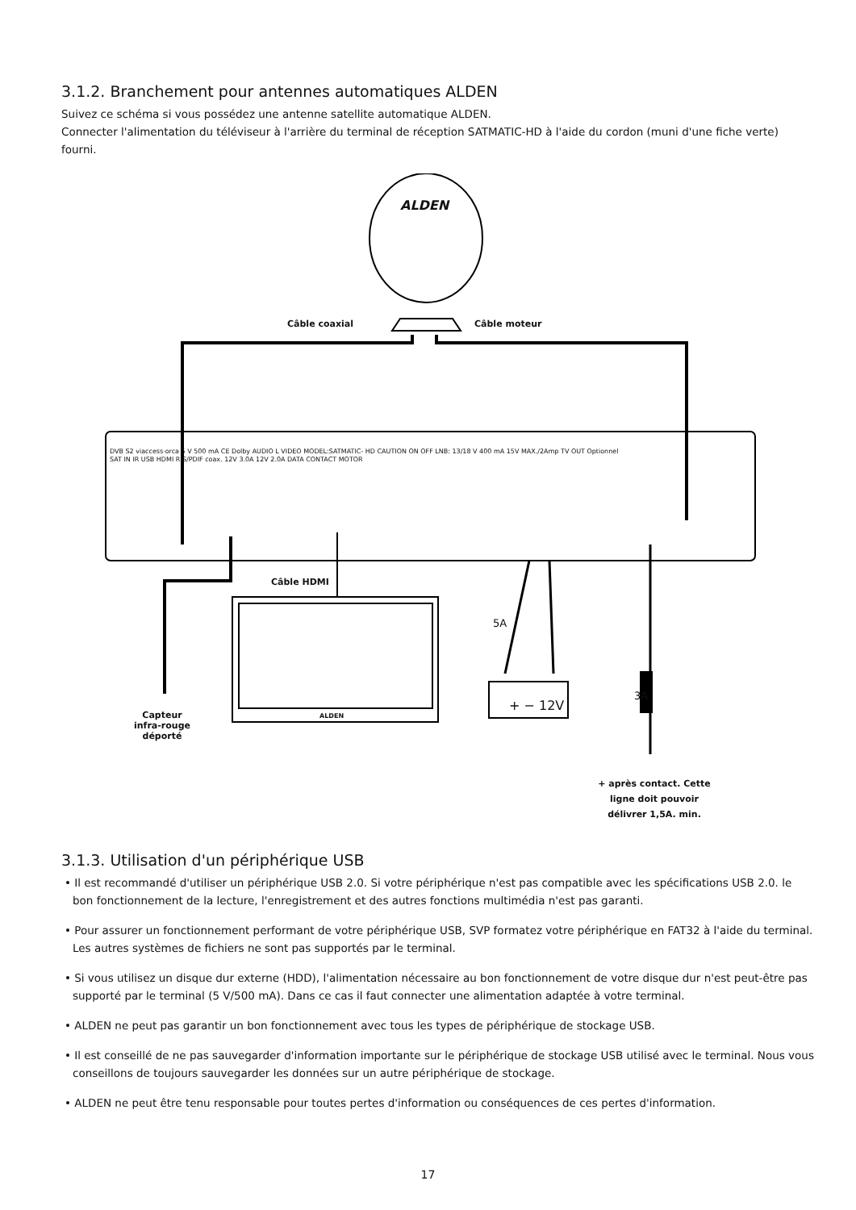3.1.2. Branchement pour antennes automatiques ALDEN
Suivez ce schéma si vous possédez une antenne satellite automatique ALDEN.
Connecter l'alimentation du téléviseur à l'arrière du terminal de réception SATMATIC-HD à l'aide du cordon (muni d'une fiche verte) fourni.
ALDEN
Câble coaxial Câble moteur
DVB S2 viaccess·orca 5 V 500 mA CE Dolby AUDIO L VIDEO MODEL:SATMATIC- HD CAUTION ON OFF LNB: 13/18 V 400 mA 15V MAX./2Amp TV OUT Optionnel
SAT IN IR USB HDMI R S/PDIF coax. 12V 3.0A 12V 2.0A DATA CONTACT MOTOR
Câble HDMI
5A
+ − 12V
3A
ALDEN
Capteur
infra-rouge
déporté
+ après contact. Cette ligne doit pouvoir délivrer 1,5A. min.
3.1.3. Utilisation d'un périphérique USB
• Il est recommandé d'utiliser un périphérique USB 2.0. Si votre périphérique n'est pas compatible avec les spécifications USB 2.0. le bon fonctionnement de la lecture, l'enregistrement et des autres fonctions multimédia n'est pas garanti.
• Pour assurer un fonctionnement performant de votre périphérique USB, SVP formatez votre périphérique en FAT32 à l'aide du terminal. Les autres systèmes de fichiers ne sont pas supportés par le terminal.
• Si vous utilisez un disque dur externe (HDD), l'alimentation nécessaire au bon fonctionnement de votre disque dur n'est peut-être pas supporté par le terminal (5 V/500 mA). Dans ce cas il faut connecter une alimentation adaptée à votre terminal.
• ALDEN ne peut pas garantir un bon fonctionnement avec tous les types de périphérique de stockage USB.
• Il est conseillé de ne pas sauvegarder d'information importante sur le périphérique de stockage USB utilisé avec le terminal. Nous vous conseillons de toujours sauvegarder les données sur un autre périphérique de stockage.
• ALDEN ne peut être tenu responsable pour toutes pertes d'information ou conséquences de ces pertes d'information.
17